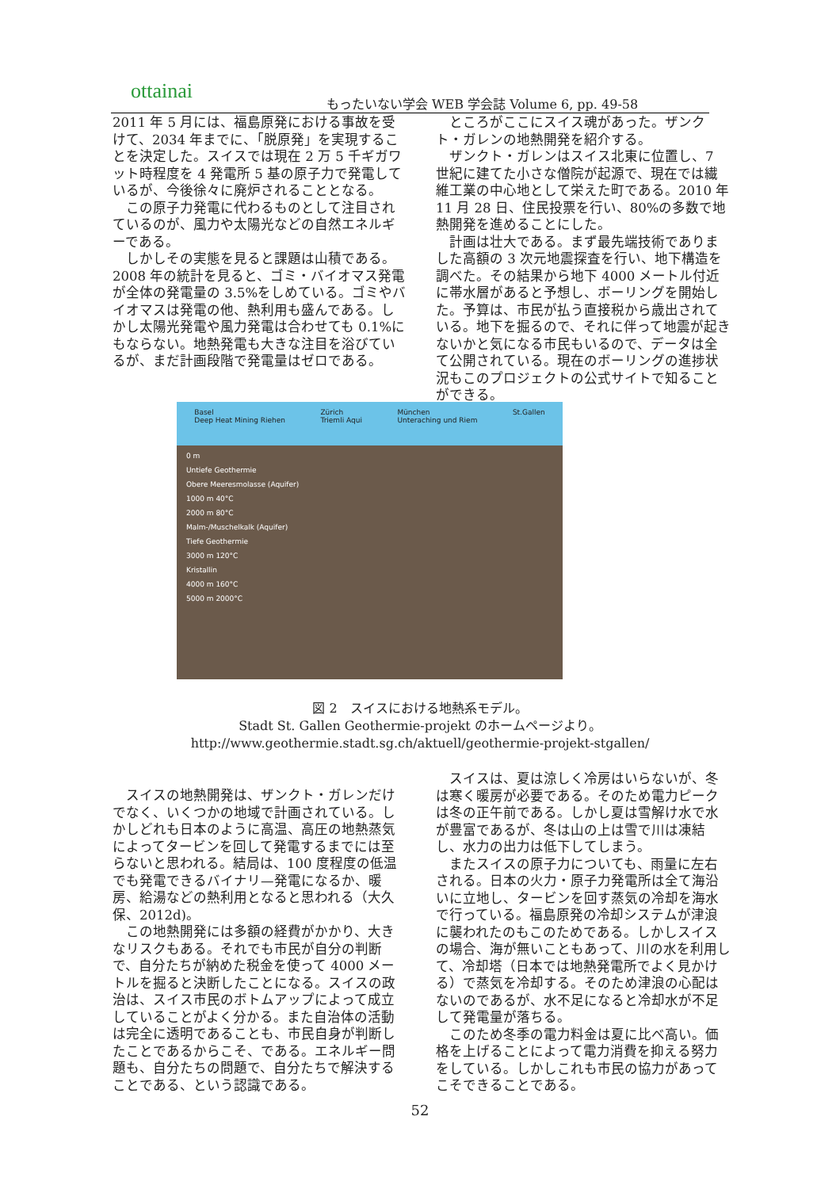ottainai
もったいない学会 WEB 学会誌 Volume 6, pp. 49-58
2011 年 5 月には、福島原発における事故を受けて、2034 年までに、「脱原発」を実現することを決定した。スイスでは現在 2 万 5 千ギガワット時程度を 4 発電所 5 基の原子力で発電しているが、今後徐々に廃炉されることとなる。
　この原子力発電に代わるものとして注目されているのが、風力や太陽光などの自然エネルギーである。
　しかしその実態を見ると課題は山積である。2008 年の統計を見ると、ゴミ・バイオマス発電が全体の発電量の 3.5%をしめている。ゴミやバイオマスは発電の他、熱利用も盛んである。しかし太陽光発電や風力発電は合わせても 0.1%にもならない。地熱発電も大きな注目を浴びているが、まだ計画段階で発電量はゼロである。
　ところがここにスイス魂があった。ザンクト・ガレンの地熱開発を紹介する。
　ザンクト・ガレンはスイス北東に位置し、7 世紀に建てた小さな僧院が起源で、現在では繊維工業の中心地として栄えた町である。2010 年 11 月 28 日、住民投票を行い、80%の多数で地熱開発を進めることにした。
　計画は壮大である。まず最先端技術でありました高額の 3 次元地震探査を行い、地下構造を調べた。その結果から地下 4000 メートル付近に帯水層があると予想し、ボーリングを開始した。予算は、市民が払う直接税から歳出されている。地下を掘るので、それに伴って地震が起きないかと気になる市民もいるので、データは全て公開されている。現在のボーリングの進捗状況もこのプロジェクトの公式サイトで知ることができる。
Basel
Deep Heat Mining Riehen Zürich
Triemli Aqui München
Unteraching und Riem St.Gallen
0 m
Untiefe Geothermie
Obere Meeresmolasse (Aquifer)
1000 m 40°C
2000 m 80°C
Malm-/Muschelkalk (Aquifer)
Tiefe Geothermie
3000 m 120°C
Kristallin
4000 m 160°C
5000 m 2000°C
図 2　スイスにおける地熱系モデル。
Stadt St. Gallen Geothermie-projekt のホームページより。
http://www.geothermie.stadt.sg.ch/aktuell/geothermie-projekt-stgallen/
　スイスの地熱開発は、ザンクト・ガレンだけでなく、いくつかの地域で計画されている。しかしどれも日本のように高温、高圧の地熱蒸気によってタービンを回して発電するまでには至らないと思われる。結局は、100 度程度の低温でも発電できるバイナリ—発電になるか、暖房、給湯などの熱利用となると思われる（大久保、2012d)。
　この地熱開発には多額の経費がかかり、大きなリスクもある。それでも市民が自分の判断で、自分たちが納めた税金を使って 4000 メートルを掘ると決断したことになる。スイスの政治は、スイス市民のボトムアップによって成立していることがよく分かる。また自治体の活動は完全に透明であることも、市民自身が判断したことであるからこそ、である。エネルギー問題も、自分たちの問題で、自分たちで解決することである、という認識である。
　スイスは、夏は涼しく冷房はいらないが、冬は寒く暖房が必要である。そのため電力ピークは冬の正午前である。しかし夏は雪解け水で水が豊富であるが、冬は山の上は雪で川は凍結し、水力の出力は低下してしまう。
　またスイスの原子力についても、雨量に左右される。日本の火力・原子力発電所は全て海沿いに立地し、タービンを回す蒸気の冷却を海水で行っている。福島原発の冷却システムが津浪に襲われたのもこのためである。しかしスイスの場合、海が無いこともあって、川の水を利用して、冷却塔（日本では地熱発電所でよく見かける）で蒸気を冷却する。そのため津浪の心配はないのであるが、水不足になると冷却水が不足して発電量が落ちる。
　このため冬季の電力料金は夏に比べ高い。価格を上げることによって電力消費を抑える努力をしている。しかしこれも市民の協力があってこそできることである。
52